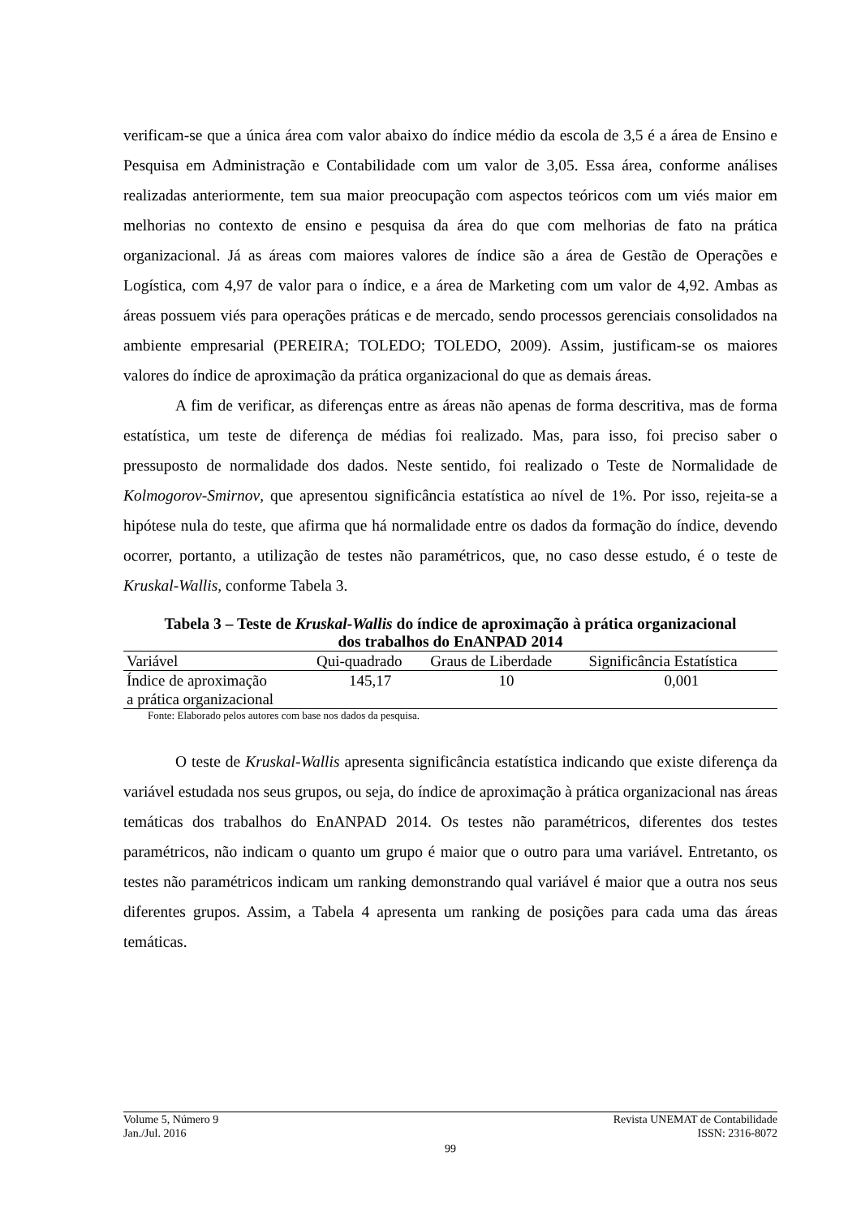verificam-se que a única área com valor abaixo do índice médio da escola de 3,5 é a área de Ensino e Pesquisa em Administração e Contabilidade com um valor de 3,05. Essa área, conforme análises realizadas anteriormente, tem sua maior preocupação com aspectos teóricos com um viés maior em melhorias no contexto de ensino e pesquisa da área do que com melhorias de fato na prática organizacional. Já as áreas com maiores valores de índice são a área de Gestão de Operações e Logística, com 4,97 de valor para o índice, e a área de Marketing com um valor de 4,92. Ambas as áreas possuem viés para operações práticas e de mercado, sendo processos gerenciais consolidados na ambiente empresarial (PEREIRA; TOLEDO; TOLEDO, 2009). Assim, justificam-se os maiores valores do índice de aproximação da prática organizacional do que as demais áreas.
A fim de verificar, as diferenças entre as áreas não apenas de forma descritiva, mas de forma estatística, um teste de diferença de médias foi realizado. Mas, para isso, foi preciso saber o pressuposto de normalidade dos dados. Neste sentido, foi realizado o Teste de Normalidade de Kolmogorov-Smirnov, que apresentou significância estatística ao nível de 1%. Por isso, rejeita-se a hipótese nula do teste, que afirma que há normalidade entre os dados da formação do índice, devendo ocorrer, portanto, a utilização de testes não paramétricos, que, no caso desse estudo, é o teste de Kruskal-Wallis, conforme Tabela 3.
Tabela 3 – Teste de Kruskal-Wallis do índice de aproximação à prática organizacional
dos trabalhos do EnANPAD 2014
| Variável | Qui-quadrado | Graus de Liberdade | Significância Estatística |
| --- | --- | --- | --- |
| Índice de aproximação a prática organizacional | 145,17 | 10 | 0,001 |
Fonte: Elaborado pelos autores com base nos dados da pesquisa.
O teste de Kruskal-Wallis apresenta significância estatística indicando que existe diferença da variável estudada nos seus grupos, ou seja, do índice de aproximação à prática organizacional nas áreas temáticas dos trabalhos do EnANPAD 2014. Os testes não paramétricos, diferentes dos testes paramétricos, não indicam o quanto um grupo é maior que o outro para uma variável. Entretanto, os testes não paramétricos indicam um ranking demonstrando qual variável é maior que a outra nos seus diferentes grupos. Assim, a Tabela 4 apresenta um ranking de posições para cada uma das áreas temáticas.
Volume 5, Número 9 Revista UNEMAT de Contabilidade
Jan./Jul. 2016 ISSN: 2316-8072
99